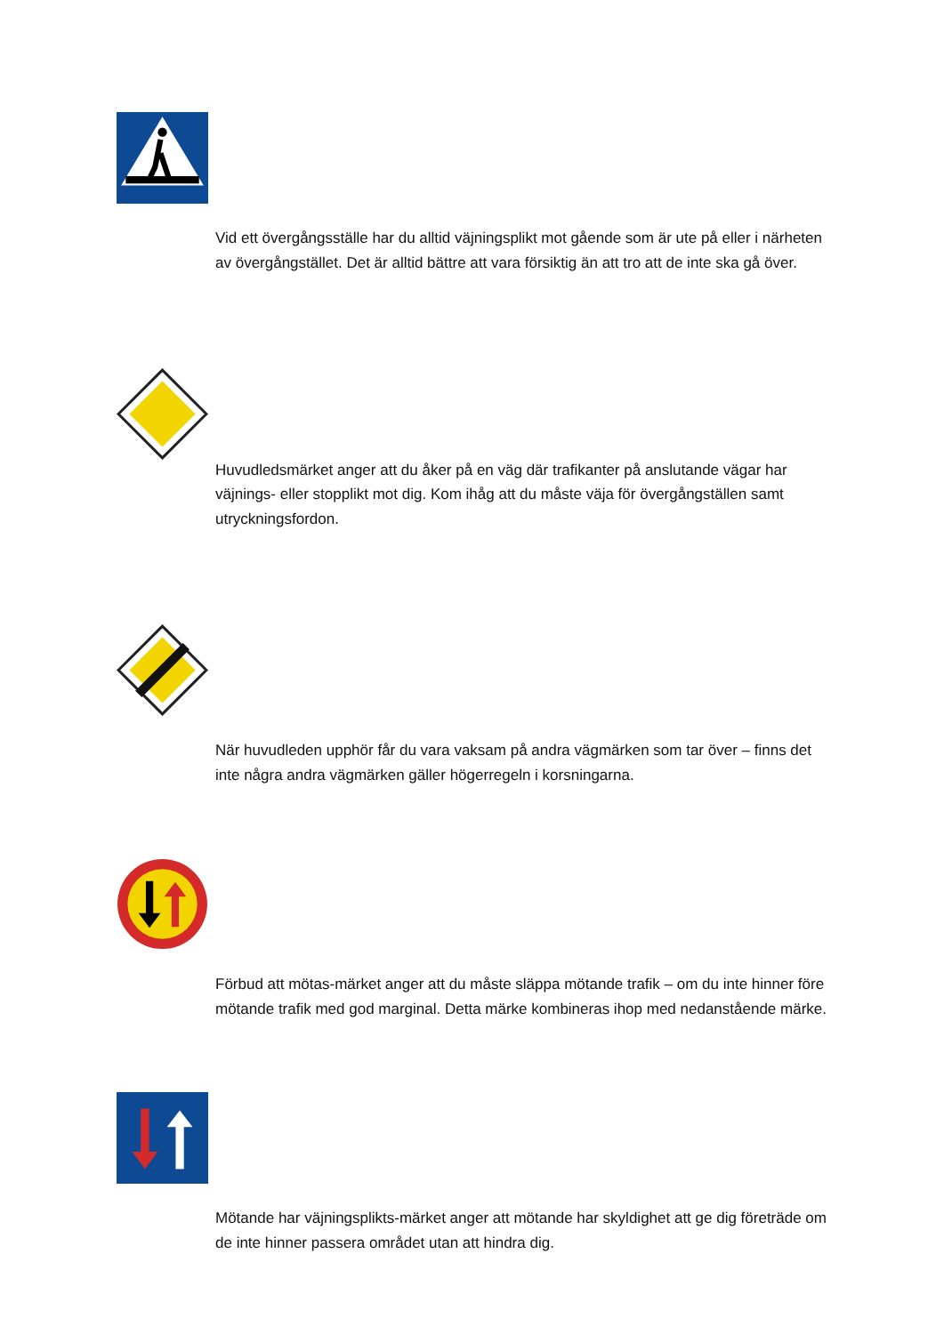Vid ett övergångsställe har du alltid väjningsplikt mot gående som är ute på eller i närheten av övergångstället. Det är alltid bättre att vara försiktig än att tro att de inte ska gå över.
Huvudledsmärket anger att du åker på en väg där trafikanter på anslutande vägar har väjnings- eller stopplikt mot dig. Kom ihåg att du måste väja för övergångställen samt utryckningsfordon.
När huvudleden upphör får du vara vaksam på andra vägmärken som tar över – finns det inte några andra vägmärken gäller högerregeln i korsningarna.
Förbud att mötas-märket anger att du måste släppa mötande trafik – om du inte hinner före mötande trafik med god marginal. Detta märke kombineras ihop med nedanstående märke.
Mötande har väjningsplikts-märket anger att mötande har skyldighet att ge dig företräde om de inte hinner passera området utan att hindra dig.